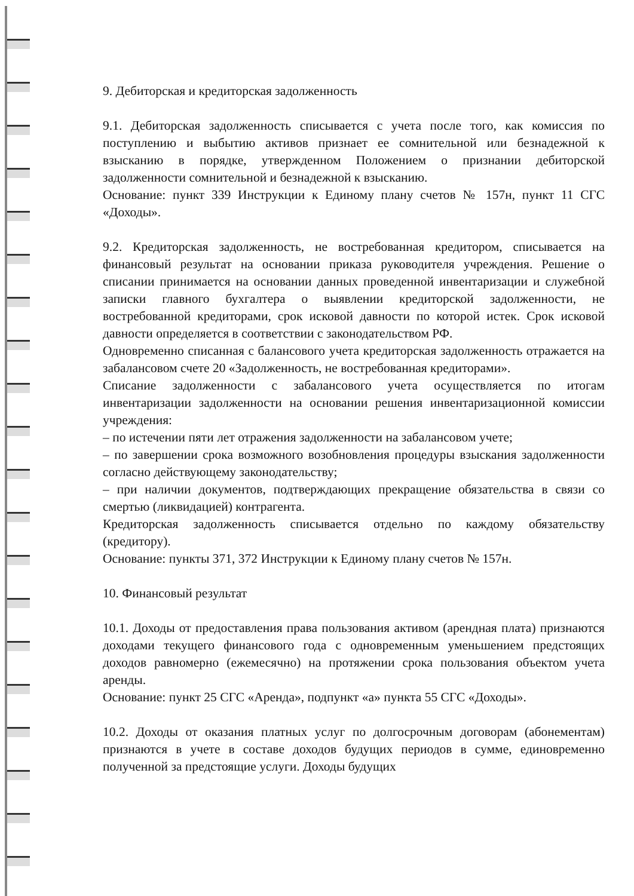9. Дебиторская и кредиторская задолженность
9.1. Дебиторская задолженность списывается с учета после того, как комиссия по поступлению и выбытию активов признает ее сомнительной или безнадежной к взысканию в порядке, утвержденном Положением о признании дебиторской задолженности сомнительной и безнадежной к взысканию.
Основание: пункт 339 Инструкции к Единому плану счетов № 157н, пункт 11 СГС «Доходы».
9.2. Кредиторская задолженность, не востребованная кредитором, списывается на финансовый результат на основании приказа руководителя учреждения. Решение о списании принимается на основании данных проведенной инвентаризации и служебной записки главного бухгалтера о выявлении кредиторской задолженности, не востребованной кредиторами, срок исковой давности по которой истек. Срок исковой давности определяется в соответствии с законодательством РФ.
Одновременно списанная с балансового учета кредиторская задолженность отражается на забалансовом счете 20 «Задолженность, не востребованная кредиторами».
Списание задолженности с забалансового учета осуществляется по итогам инвентаризации задолженности на основании решения инвентаризационной комиссии учреждения:
– по истечении пяти лет отражения задолженности на забалансовом учете;
– по завершении срока возможного возобновления процедуры взыскания задолженности согласно действующему законодательству;
– при наличии документов, подтверждающих прекращение обязательства в связи со смертью (ликвидацией) контрагента.
Кредиторская задолженность списывается отдельно по каждому обязательству (кредитору).
Основание: пункты 371, 372 Инструкции к Единому плану счетов № 157н.
10. Финансовый результат
10.1. Доходы от предоставления права пользования активом (арендная плата) признаются доходами текущего финансового года с одновременным уменьшением предстоящих доходов равномерно (ежемесячно) на протяжении срока пользования объектом учета аренды.
Основание: пункт 25 СГС «Аренда», подпункт «а» пункта 55 СГС «Доходы».
10.2. Доходы от оказания платных услуг по долгосрочным договорам (абонементам) признаются в учете в составе доходов будущих периодов в сумме, единовременно полученной за предстоящие услуги. Доходы будущих